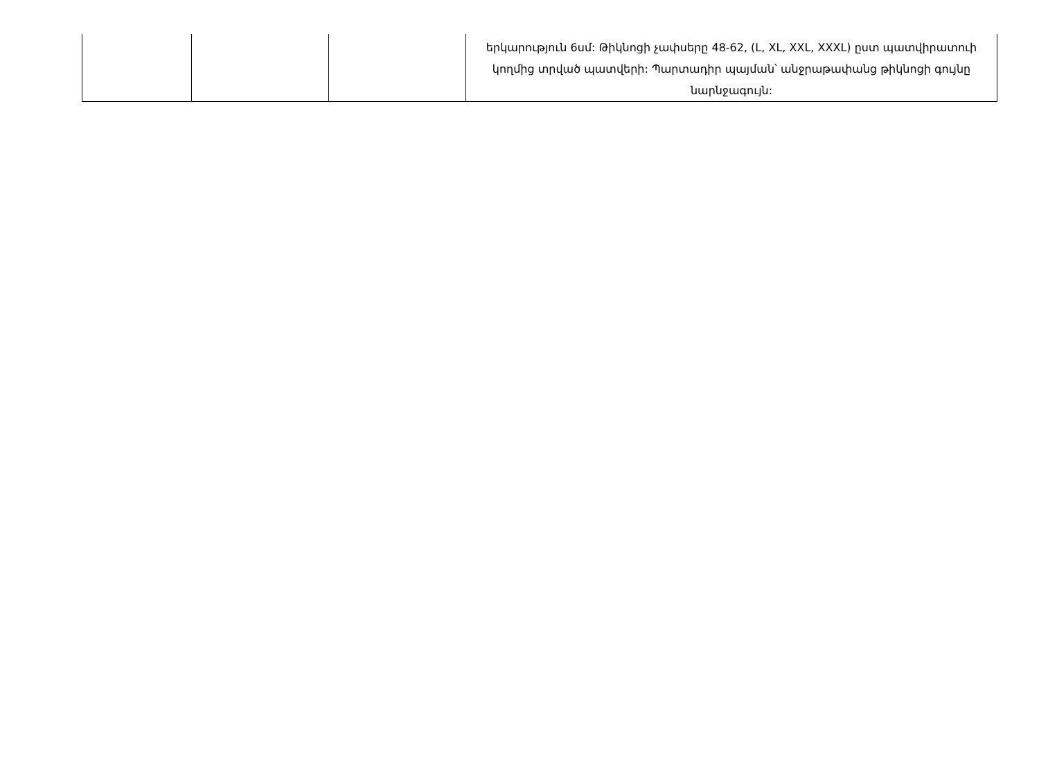| | | | երկարություն 6սմ: Թիկնոցի չափսերը 48-62, (L, XL, XXL, XXXL) ըստ պատվիրատուի կողմից տրված պատվերի: Պարտադիր պայման՝ անջրաթափանց թիկնոցի գույնը նարնջագույն: |